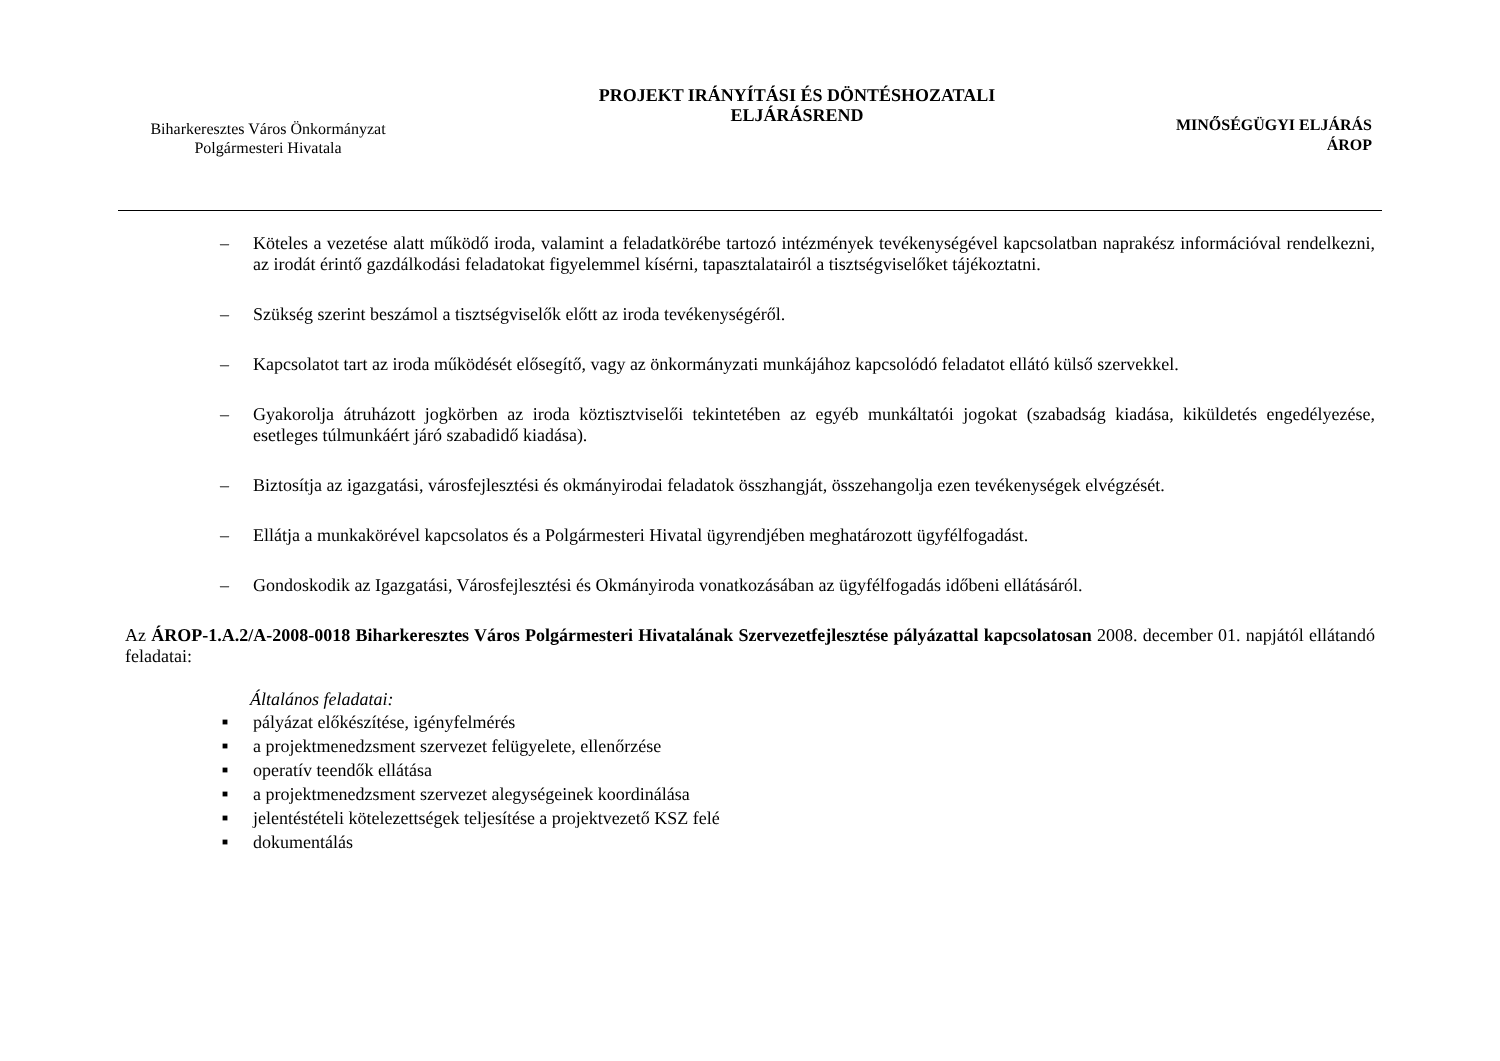Biharkeresztes Város Önkormányzat
Polgármesteri Hivatala
PROJEKT IRÁNYÍTÁSI ÉS DÖNTÉSHOZATALI
ELJÁRÁSREND
MINŐSÉGÜGYI ELJÁRÁS
ÁROP
– Köteles a vezetése alatt működő iroda, valamint a feladatkörébe tartozó intézmények tevékenységével kapcsolatban naprakész információval rendelkezni, az irodát érintő gazdálkodási feladatokat figyelemmel kísérni, tapasztalatairól a tisztségviselőket tájékoztatni.
– Szükség szerint beszámol a tisztségviselők előtt az iroda tevékenységéről.
– Kapcsolatot tart az iroda működését elősegítő, vagy az önkormányzati munkájához kapcsolódó feladatot ellátó külső szervekkel.
– Gyakorolja átruházott jogkörben az iroda köztisztviselői tekintetében az egyéb munkáltatói jogokat (szabadság kiadása, kiküldetés engedélyezése, esetleges túlmunkáért járó szabadidő kiadása).
– Biztosítja az igazgatási, városfejlesztési és okmányirodai feladatok összhangját, összehangolja ezen tevékenységek elvégzését.
– Ellátja a munkakörével kapcsolatos és a Polgármesteri Hivatal ügyrendjében meghatározott ügyfélfogadást.
– Gondoskodik az Igazgatási, Városfejlesztési és Okmányiroda vonatkozásában az ügyfélfogadás időbeni ellátásáról.
Az ÁROP-1.A.2/A-2008-0018 Biharkeresztes Város Polgármesteri Hivatalának Szervezetfejlesztése pályázattal kapcsolatosan 2008. december 01. napjától ellátandó feladatai:
Általános feladatai:
■ pályázat előkészítése, igényfelmérés
■ a projektmenedzsment szervezet felügyelete, ellenőrzése
■ operatív teendők ellátása
■ a projektmenedzsment szervezet alegységeinek koordinálása
■ jelentéstételi kötelezettségek teljesítése a projektvezető KSZ felé
■ dokumentálás